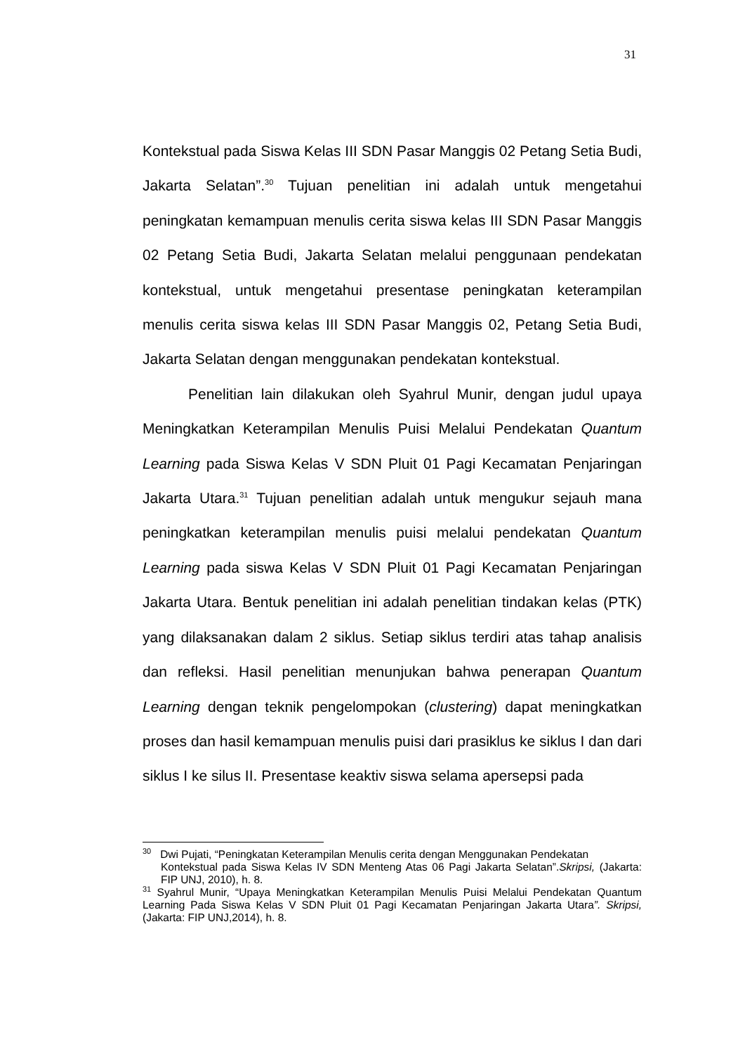31
Kontekstual pada Siswa Kelas III SDN Pasar Manggis 02 Petang Setia Budi, Jakarta Selatan”.<sup>30</sup> Tujuan penelitian ini adalah untuk mengetahui peningkatan kemampuan menulis cerita siswa kelas III SDN Pasar Manggis 02 Petang Setia Budi, Jakarta Selatan melalui penggunaan pendekatan kontekstual, untuk mengetahui presentase peningkatan keterampilan menulis cerita siswa kelas III SDN Pasar Manggis 02, Petang Setia Budi, Jakarta Selatan dengan menggunakan pendekatan kontekstual.
Penelitian lain dilakukan oleh Syahrul Munir, dengan judul upaya Meningkatkan Keterampilan Menulis Puisi Melalui Pendekatan Quantum Learning pada Siswa Kelas V SDN Pluit 01 Pagi Kecamatan Penjaringan Jakarta Utara.<sup>31</sup> Tujuan penelitian adalah untuk mengukur sejauh mana peningkatkan keterampilan menulis puisi melalui pendekatan Quantum Learning pada siswa Kelas V SDN Pluit 01 Pagi Kecamatan Penjaringan Jakarta Utara. Bentuk penelitian ini adalah penelitian tindakan kelas (PTK) yang dilaksanakan dalam 2 siklus. Setiap siklus terdiri atas tahap analisis dan refleksi. Hasil penelitian menunjukan bahwa penerapan Quantum Learning dengan teknik pengelompokan (clustering) dapat meningkatkan proses dan hasil kemampuan menulis puisi dari prasiklus ke siklus I dan dari siklus I ke silus II. Presentase keaktiv siswa selama apersepsi pada
<sup>30</sup> Dwi Pujati, “Peningkatan Keterampilan Menulis cerita dengan Menggunakan Pendekatan
Kontekstual pada Siswa Kelas IV SDN Menteng Atas 06 Pagi Jakarta Selatan”.Skripsi, (Jakarta: FIP UNJ, 2010), h. 8.
<sup>31</sup> Syahrul Munir, “Upaya Meningkatkan Keterampilan Menulis Puisi Melalui Pendekatan Quantum Learning Pada Siswa Kelas V SDN Pluit 01 Pagi Kecamatan Penjaringan Jakarta Utara”. Skripsi, (Jakarta: FIP UNJ,2014), h. 8.